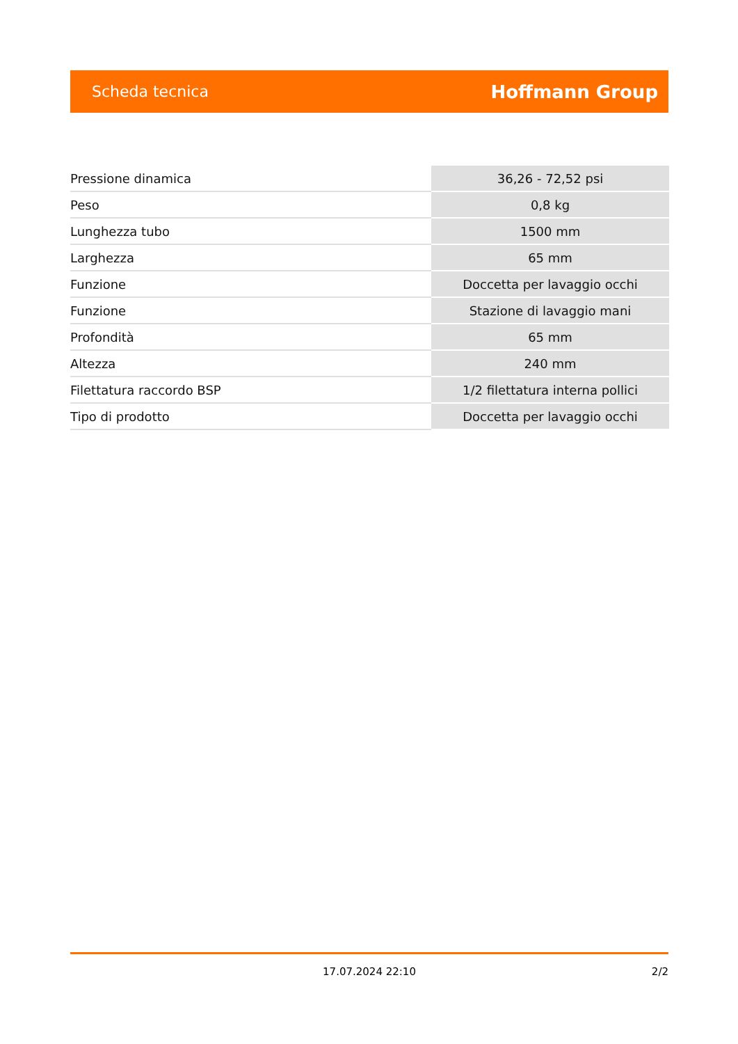Scheda tecnica Hoffmann Group
| Pressione dinamica | 36,26 - 72,52 psi |
| Peso | 0,8 kg |
| Lunghezza tubo | 1500 mm |
| Larghezza | 65 mm |
| Funzione | Doccetta per lavaggio occhi |
| Funzione | Stazione di lavaggio mani |
| Profondità | 65 mm |
| Altezza | 240 mm |
| Filettatura raccordo BSP | 1/2 filettatura interna pollici |
| Tipo di prodotto | Doccetta per lavaggio occhi |
17.07.2024 22:10 2/2